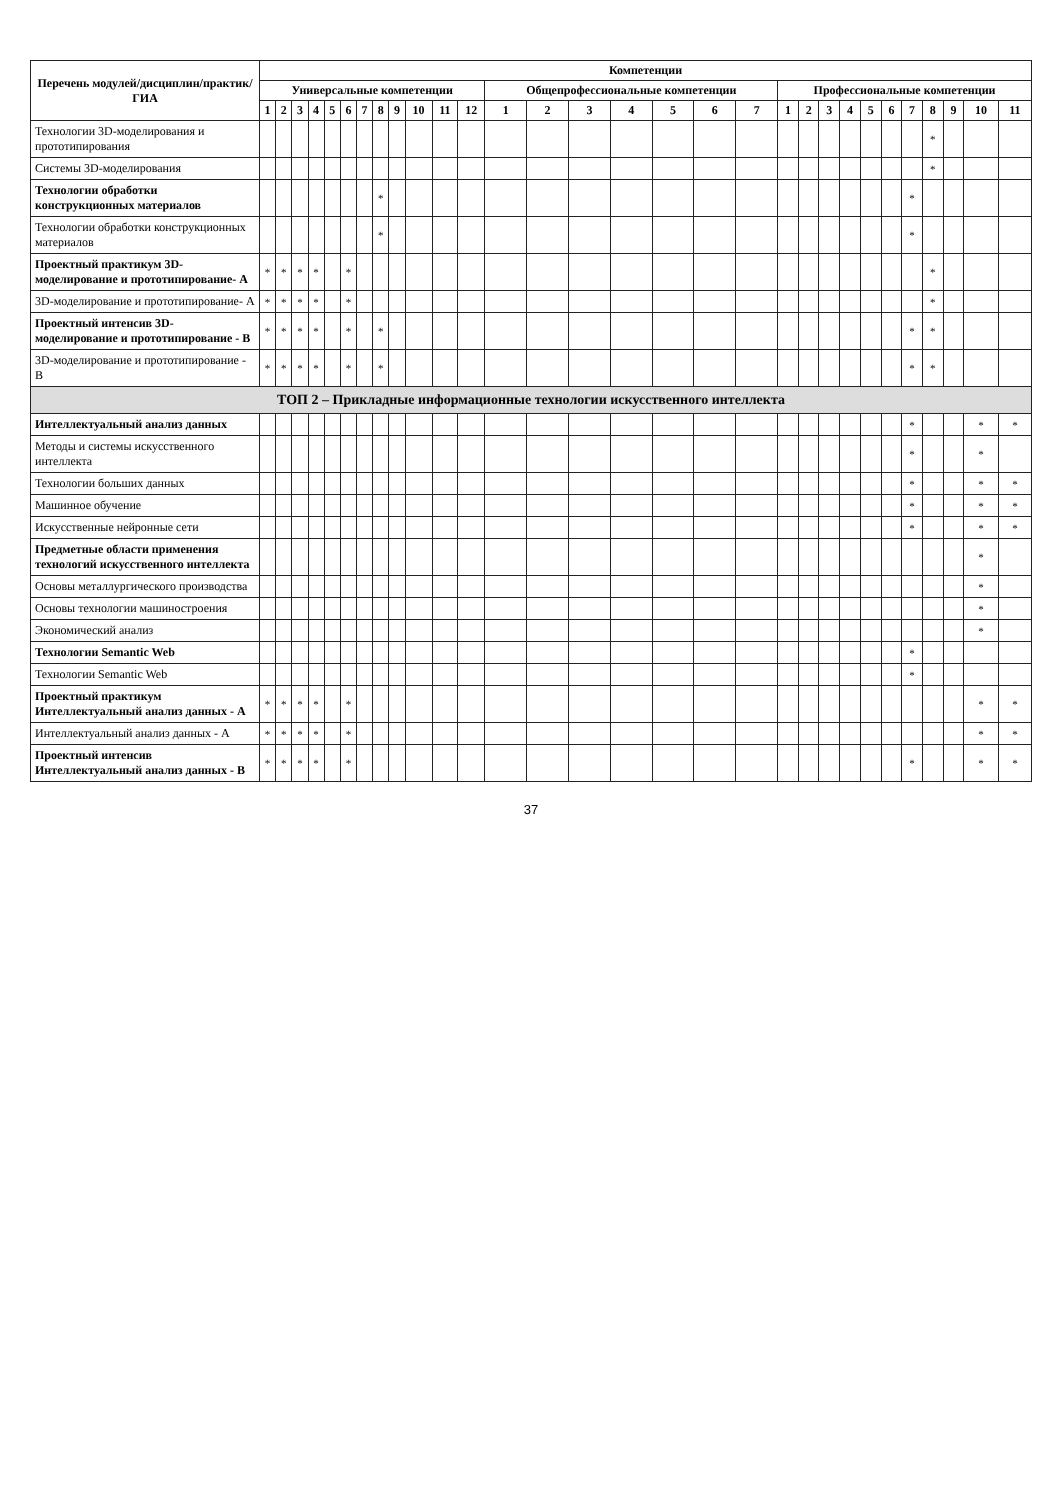| Перечень модулей/дисциплин/практик/ГИА | Компетенции | | | | | | | | | | | | | | | | | | | | | | | | | | | | | |
| --- | --- | --- | --- | --- | --- | --- | --- | --- | --- | --- | --- | --- | --- | --- | --- | --- | --- | --- | --- | --- | --- | --- | --- | --- | --- | --- | --- | --- | --- | --- |
| | Универсальные компетенции | | | | | | | | | | | | Общепрофессиональные компетенции | | | | | | | Профессиональные компетенции | | | | | | | | | | |
| | 1 | 2 | 3 | 4 | 5 | 6 | 7 | 8 | 9 | 10 | 11 | 12 | 1 | 2 | 3 | 4 | 5 | 6 | 7 | 1 | 2 | 3 | 4 | 5 | 6 | 7 | 8 | 9 | 10 | 11 |
| Технологии 3D-моделирования и прототипирования | | | | | | | | | | | | | | | | | | | | | | | | | | | * | | | |
| Системы 3D-моделирования | | | | | | | | | | | | | | | | | | | | | | | | | | | * | | | |
| Технологии обработки конструкционных материалов | | | | | | | | * | | | | | | | | | | | | | | | | | | * | | | | |
| Технологии обработки конструкционных материалов | | | | | | | | * | | | | | | | | | | | | | | | | | | * | | | | |
| Проектный практикум 3D-моделирование и прототипирование- А | * | * | * | * | | * | | | | | | | | | | | | | | | | | | | | | * | | | |
| 3D-моделирование и прототипирование- А | * | * | * | * | | * | | | | | | | | | | | | | | | | | | | | | * | | | |
| Проектный интенсив 3D-моделирование и прототипирование - В | * | * | * | * | | * | | * | | | | | | | | | | | | | | | | | | * | * | | | |
| 3D-моделирование и прототипирование - В | * | * | * | * | | * | | * | | | | | | | | | | | | | | | | | | * | * | | | |
| ТОП 2 – Прикладные информационные технологии искусственного интеллекта | | | | | | | | | | | | | | | | | | | | | | | | | | | | | | |
| Интеллектуальный анализ данных | | | | | | | | | | | | | | | | | | | | | | | | | | * | | | * | * |
| Методы и системы искусственного интеллекта | | | | | | | | | | | | | | | | | | | | | | | | | | * | | | * | |
| Технологии больших данных | | | | | | | | | | | | | | | | | | | | | | | | | | * | | | * | * |
| Машинное обучение | | | | | | | | | | | | | | | | | | | | | | | | | | * | | | * | * |
| Искусственные нейронные сети | | | | | | | | | | | | | | | | | | | | | | | | | | * | | | * | * |
| Предметные области применения технологий искусственного интеллекта | | | | | | | | | | | | | | | | | | | | | | | | | | | | | * | |
| Основы металлургического производства | | | | | | | | | | | | | | | | | | | | | | | | | | | | | * | |
| Основы технологии машиностроения | | | | | | | | | | | | | | | | | | | | | | | | | | | | | * | |
| Экономический анализ | | | | | | | | | | | | | | | | | | | | | | | | | | | | | * | |
| Технологии Semantic Web | | | | | | | | | | | | | | | | | | | | | | | | | | * | | | | |
| Технологии Semantic Web | | | | | | | | | | | | | | | | | | | | | | | | | | * | | | | |
| Проектный практикум Интеллектуальный анализ данных - А | * | * | * | * | | * | | | | | | | | | | | | | | | | | | | | | | | * | * |
| Интеллектуальный анализ данных - А | * | * | * | * | | * | | | | | | | | | | | | | | | | | | | | | | | * | * |
| Проектный интенсив Интеллектуальный анализ данных - В | * | * | * | * | | * | | | | | | | | | | | | | | | | | | | | * | | | * | * |
37